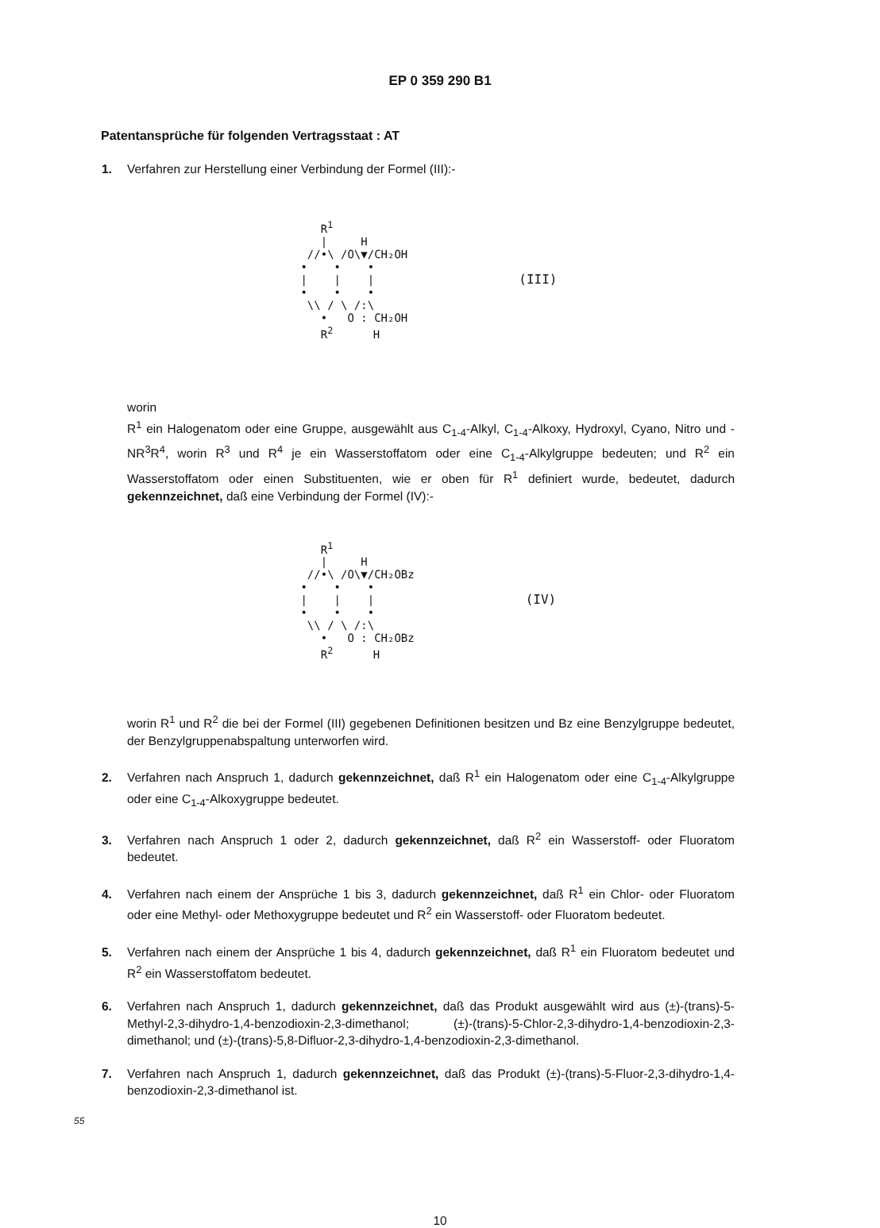EP 0 359 290 B1
Patentansprüche für folgenden Vertragsstaat : AT
1. Verfahren zur Herstellung einer Verbindung der Formel (III):-
R<sup>1</sup> | H //•\ /O\▼/CH₂OH • • • | | | • • • \\ / \ /:\ • O : CH₂OH R<sup>2</sup> H
(III)
worin
R<sup>1</sup> ein Halogenatom oder eine Gruppe, ausgewählt aus C<sub>1-4</sub>-Alkyl, C<sub>1-4</sub>-Alkoxy, Hydroxyl, Cyano, Nitro und -NR<sup>3</sup>R<sup>4</sup>, worin R<sup>3</sup> und R<sup>4</sup> je ein Wasserstoffatom oder eine C<sub>1-4</sub>-Alkylgruppe bedeuten; und R<sup>2</sup> ein Wasserstoffatom oder einen Substituenten, wie er oben für R<sup>1</sup> definiert wurde, bedeutet, dadurch gekennzeichnet, daß eine Verbindung der Formel (IV):-
R<sup>1</sup> | H //•\ /O\▼/CH₂OBz • • • | | | • • • \\ / \ /:\ • O : CH₂OBz R<sup>2</sup> H
(IV)
worin R<sup>1</sup> und R<sup>2</sup> die bei der Formel (III) gegebenen Definitionen besitzen und Bz eine Benzylgruppe bedeutet, der Benzylgruppenabspaltung unterworfen wird.
2. Verfahren nach Anspruch 1, dadurch gekennzeichnet, daß R<sup>1</sup> ein Halogenatom oder eine C<sub>1-4</sub>-Alkylgruppe oder eine C<sub>1-4</sub>-Alkoxygruppe bedeutet.
3. Verfahren nach Anspruch 1 oder 2, dadurch gekennzeichnet, daß R<sup>2</sup> ein Wasserstoff- oder Fluoratom bedeutet.
4. Verfahren nach einem der Ansprüche 1 bis 3, dadurch gekennzeichnet, daß R<sup>1</sup> ein Chlor- oder Fluoratom oder eine Methyl- oder Methoxygruppe bedeutet und R<sup>2</sup> ein Wasserstoff- oder Fluoratom bedeutet.
5. Verfahren nach einem der Ansprüche 1 bis 4, dadurch gekennzeichnet, daß R<sup>1</sup> ein Fluoratom bedeutet und R<sup>2</sup> ein Wasserstoffatom bedeutet.
6. Verfahren nach Anspruch 1, dadurch gekennzeichnet, daß das Produkt ausgewählt wird aus (±)-(trans)-5-Methyl-2,3-dihydro-1,4-benzodioxin-2,3-dimethanol; (±)-(trans)-5-Chlor-2,3-dihydro-1,4-benzodioxin-2,3-dimethanol; und (±)-(trans)-5,8-Difluor-2,3-dihydro-1,4-benzodioxin-2,3-dimethanol.
7. Verfahren nach Anspruch 1, dadurch gekennzeichnet, daß das Produkt (±)-(trans)-5-Fluor-2,3-dihydro-1,4-benzodioxin-2,3-dimethanol ist.
55
10